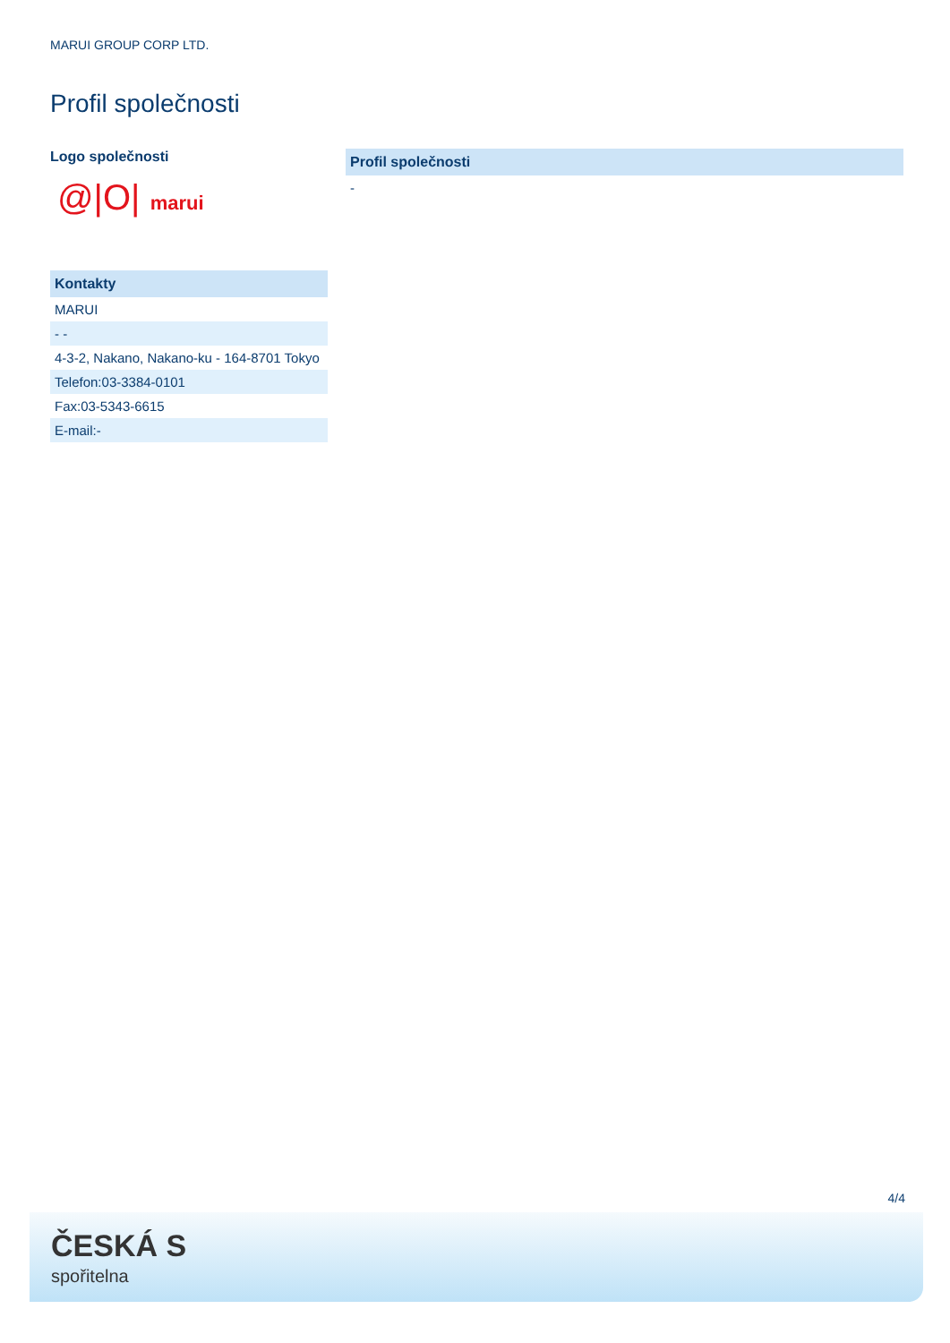MARUI GROUP CORP LTD.
Profil společnosti
Logo společnosti
@|O| marui
| Kontakty |
| --- |
| MARUI |
| - - |
| 4-3-2, Nakano, Nakano-ku - 164-8701 Tokyo |
| Telefon:03-3384-0101 |
| Fax:03-5343-6615 |
| E-mail:- |
| Profil společnosti |
| --- |
| - |
4/4
ČESKÁ S
spořitelna